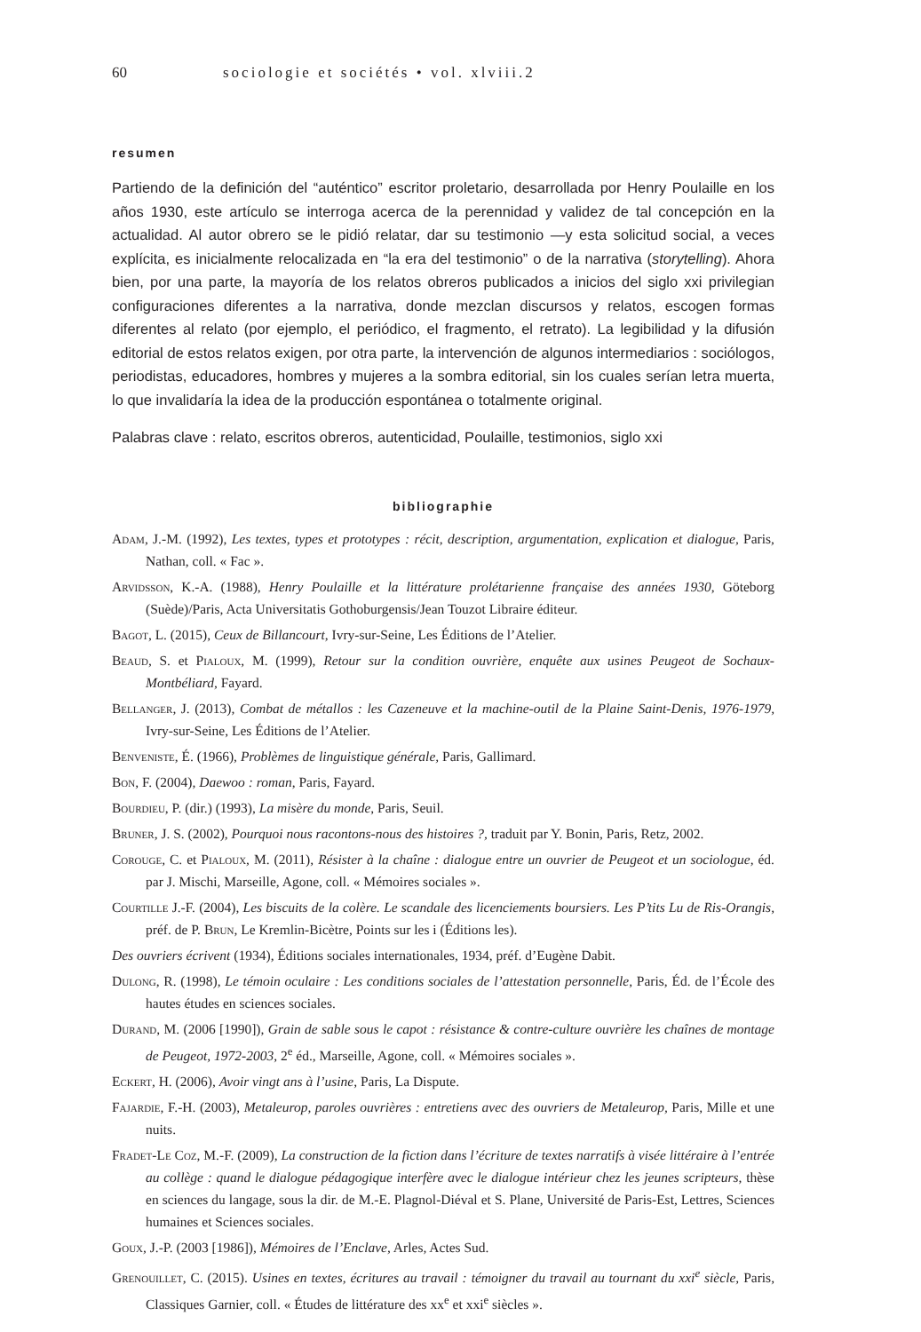60 sociologie et sociétés • vol. xlviii.2
resumen
Partiendo de la definición del “auténtico” escritor proletario, desarrollada por Henry Poulaille en los años 1930, este artículo se interroga acerca de la perennidad y validez de tal concepción en la actualidad. Al autor obrero se le pidió relatar, dar su testimonio —y esta solicitud social, a veces explícita, es inicialmente relocalizada en “la era del testimonio” o de la narrativa (storytelling). Ahora bien, por una parte, la mayoría de los relatos obreros publicados a inicios del siglo xxi privilegian configuraciones diferentes a la narrativa, donde mezclan discursos y relatos, escogen formas diferentes al relato (por ejemplo, el periódico, el fragmento, el retrato). La legibilidad y la difusión editorial de estos relatos exigen, por otra parte, la intervención de algunos intermediarios : sociólogos, periodistas, educadores, hombres y mujeres a la sombra editorial, sin los cuales serían letra muerta, lo que invalidaría la idea de la producción espontánea o totalmente original.
Palabras clave : relato, escritos obreros, autenticidad, Poulaille, testimonios, siglo xxi
bibliographie
Adam, J.-M. (1992), Les textes, types et prototypes : récit, description, argumentation, explication et dialogue, Paris, Nathan, coll. « Fac ».
Arvidsson, K.-A. (1988), Henry Poulaille et la littérature prolétarienne française des années 1930, Göteborg (Suède)/Paris, Acta Universitatis Gothoburgensis/Jean Touzot Libraire éditeur.
Bagot, L. (2015), Ceux de Billancourt, Ivry-sur-Seine, Les Éditions de l’Atelier.
Beaud, S. et Pialoux, M. (1999), Retour sur la condition ouvrière, enquête aux usines Peugeot de Sochaux-Montbéliard, Fayard.
Bellanger, J. (2013), Combat de métallos : les Cazeneuve et la machine-outil de la Plaine Saint-Denis, 1976-1979, Ivry-sur-Seine, Les Éditions de l’Atelier.
Benveniste, É. (1966), Problèmes de linguistique générale, Paris, Gallimard.
Bon, F. (2004), Daewoo : roman, Paris, Fayard.
Bourdieu, P. (dir.) (1993), La misère du monde, Paris, Seuil.
Bruner, J. S. (2002), Pourquoi nous racontons-nous des histoires ?, traduit par Y. Bonin, Paris, Retz, 2002.
Corouge, C. et Pialoux, M. (2011), Résister à la chaîne : dialogue entre un ouvrier de Peugeot et un sociologue, éd. par J. Mischi, Marseille, Agone, coll. « Mémoires sociales ».
Courtille J.-F. (2004), Les biscuits de la colère. Le scandale des licenciements boursiers. Les P’tits Lu de Ris-Orangis, préf. de P. Brun, Le Kremlin-Bicètre, Points sur les i (Éditions les).
Des ouvriers écrivent (1934), Éditions sociales internationales, 1934, préf. d’Eugène Dabit.
Dulong, R. (1998), Le témoin oculaire : Les conditions sociales de l’attestation personnelle, Paris, Éd. de l’École des hautes études en sciences sociales.
Durand, M. (2006 [1990]), Grain de sable sous le capot : résistance & contre-culture ouvrière les chaînes de montage de Peugeot, 1972-2003, 2<sup>e</sup> éd., Marseille, Agone, coll. « Mémoires sociales ».
Eckert, H. (2006), Avoir vingt ans à l’usine, Paris, La Dispute.
Fajardie, F.-H. (2003), Metaleurop, paroles ouvrières : entretiens avec des ouvriers de Metaleurop, Paris, Mille et une nuits.
Fradet-Le Coz, M.-F. (2009), La construction de la fiction dans l’écriture de textes narratifs à visée littéraire à l’entrée au collège : quand le dialogue pédagogique interfère avec le dialogue intérieur chez les jeunes scripteurs, thèse en sciences du langage, sous la dir. de M.-E. Plagnol-Diéval et S. Plane, Université de Paris-Est, Lettres, Sciences humaines et Sciences sociales.
Goux, J.-P. (2003 [1986]), Mémoires de l’Enclave, Arles, Actes Sud.
Grenouillet, C. (2015). Usines en textes, écritures au travail : témoigner du travail au tournant du xxi<sup>e</sup> siècle, Paris, Classiques Garnier, coll. « Études de littérature des xx<sup>e</sup> et xxi<sup>e</sup> siècles ».